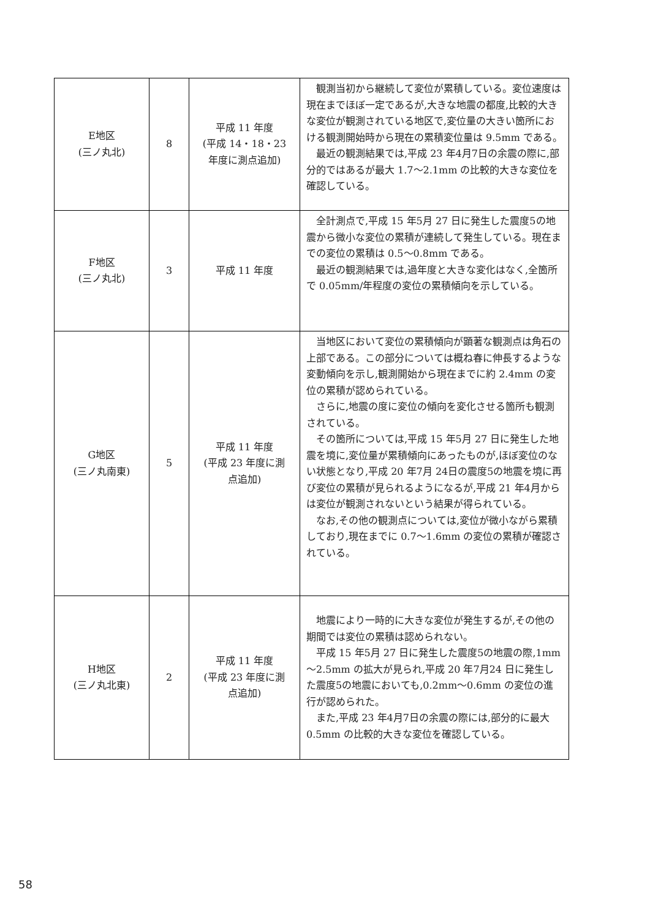| E地区 (三ノ丸北) | 8 | 平成 11 年度 (平成 14・18・23 年度に測点追加) | 観測当初から継続して変位が累積している。変位速度は現在までほぼ一定であるが,大きな地震の都度,比較的大きな変位が観測されている地区で,変位量の大きい箇所における観測開始時から現在の累積変位量は 9.5mm である。 最近の観測結果では,平成 23 年4月7日の余震の際に,部分的ではあるが最大 1.7～2.1mm の比較的大きな変位を確認している。 |
| F地区 (三ノ丸北) | 3 | 平成 11 年度 | 全計測点で,平成 15 年5月 27 日に発生した震度5の地震から微小な変位の累積が連続して発生している。現在までの変位の累積は 0.5～0.8mm である。 最近の観測結果では,過年度と大きな変化はなく,全箇所で 0.05mm/年程度の変位の累積傾向を示している。 |
| G地区 (三ノ丸南東) | 5 | 平成 11 年度 (平成 23 年度に測 点追加) | 当地区において変位の累積傾向が顕著な観測点は角石の上部である。この部分については概ね春に伸長するような変動傾向を示し,観測開始から現在までに約 2.4mm の変位の累積が認められている。 さらに,地震の度に変位の傾向を変化させる箇所も観測されている。 その箇所については,平成 15 年5月 27 日に発生した地震を境に,変位量が累積傾向にあったものが,ほぼ変位のない状態となり,平成 20 年7月 24日の震度5の地震を境に再び変位の累積が見られるようになるが,平成 21 年4月からは変位が観測されないという結果が得られている。 なお,その他の観測点については,変位が微小ながら累積しており,現在までに 0.7～1.6mm の変位の累積が確認されている。 |
| H地区 (三ノ丸北東) | 2 | 平成 11 年度 (平成 23 年度に測 点追加) | 地震により一時的に大きな変位が発生するが,その他の期間では変位の累積は認められない。 平成 15 年5月 27 日に発生した震度5の地震の際,1mm～2.5mm の拡大が見られ,平成 20 年7月24 日に発生した震度5の地震においても,0.2mm～0.6mm の変位の進行が認められた。 また,平成 23 年4月7日の余震の際には,部分的に最大 0.5mm の比較的大きな変位を確認している。 |
58